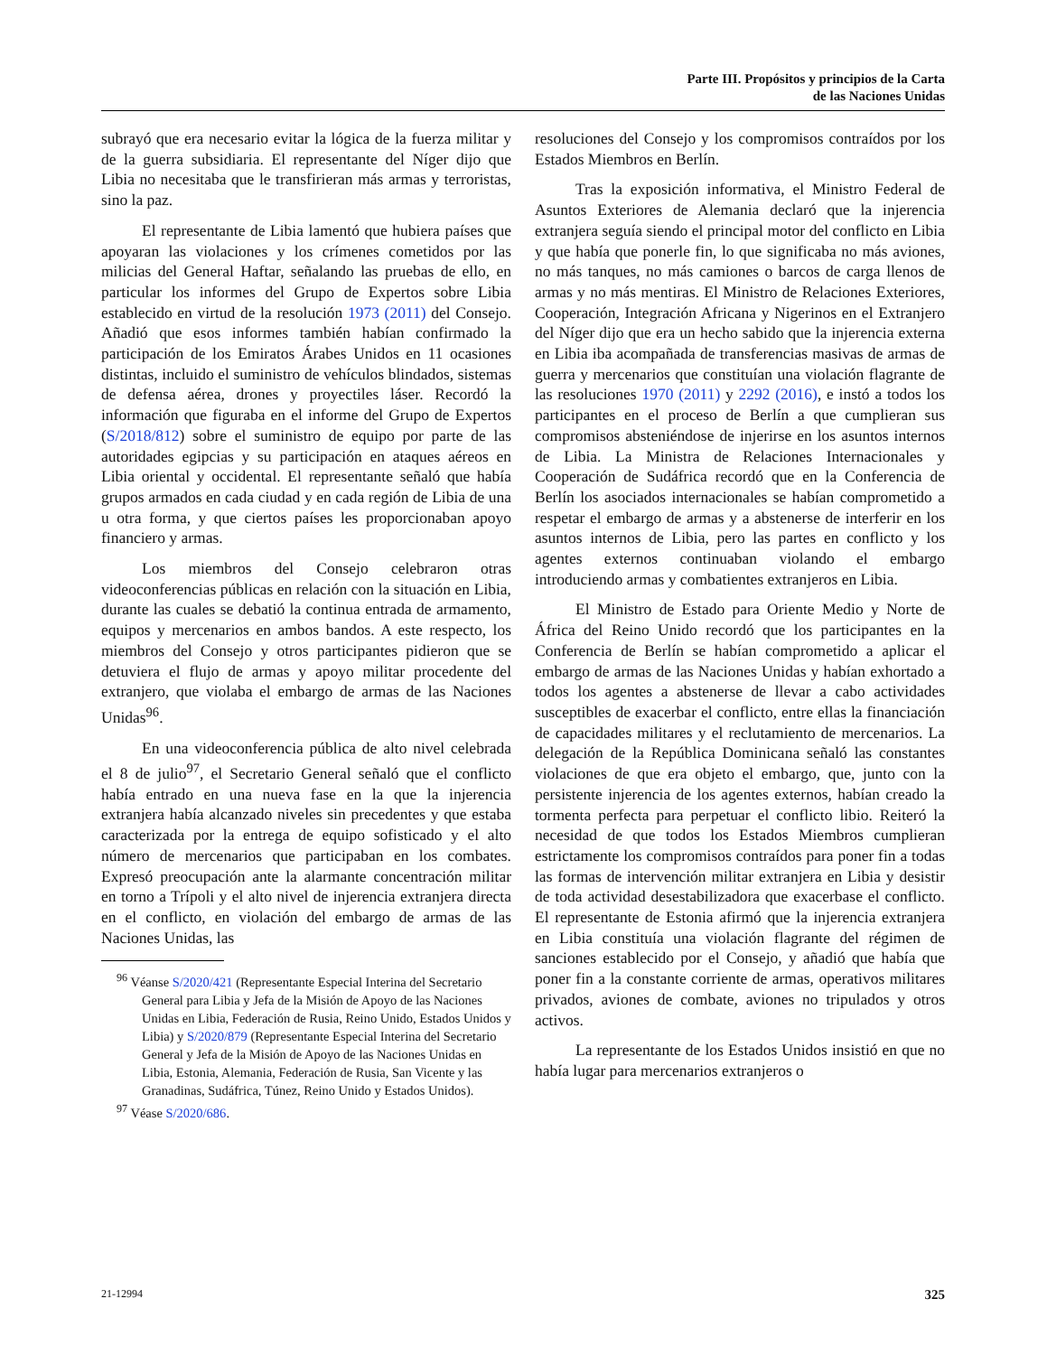Parte III. Propósitos y principios de la Carta
de las Naciones Unidas
subrayó que era necesario evitar la lógica de la fuerza militar y de la guerra subsidiaria. El representante del Níger dijo que Libia no necesitaba que le transfirieran más armas y terroristas, sino la paz.
El representante de Libia lamentó que hubiera países que apoyaran las violaciones y los crímenes cometidos por las milicias del General Haftar, señalando las pruebas de ello, en particular los informes del Grupo de Expertos sobre Libia establecido en virtud de la resolución 1973 (2011) del Consejo. Añadió que esos informes también habían confirmado la participación de los Emiratos Árabes Unidos en 11 ocasiones distintas, incluido el suministro de vehículos blindados, sistemas de defensa aérea, drones y proyectiles láser. Recordó la información que figuraba en el informe del Grupo de Expertos (S/2018/812) sobre el suministro de equipo por parte de las autoridades egipcias y su participación en ataques aéreos en Libia oriental y occidental. El representante señaló que había grupos armados en cada ciudad y en cada región de Libia de una u otra forma, y que ciertos países les proporcionaban apoyo financiero y armas.
Los miembros del Consejo celebraron otras videoconferencias públicas en relación con la situación en Libia, durante las cuales se debatió la continua entrada de armamento, equipos y mercenarios en ambos bandos. A este respecto, los miembros del Consejo y otros participantes pidieron que se detuviera el flujo de armas y apoyo militar procedente del extranjero, que violaba el embargo de armas de las Naciones Unidas<sup>96</sup>.
En una videoconferencia pública de alto nivel celebrada el 8 de julio<sup>97</sup>, el Secretario General señaló que el conflicto había entrado en una nueva fase en la que la injerencia extranjera había alcanzado niveles sin precedentes y que estaba caracterizada por la entrega de equipo sofisticado y el alto número de mercenarios que participaban en los combates. Expresó preocupación ante la alarmante concentración militar en torno a Trípoli y el alto nivel de injerencia extranjera directa en el conflicto, en violación del embargo de armas de las Naciones Unidas, las
<sup>96</sup> Véanse S/2020/421 (Representante Especial Interina del Secretario General para Libia y Jefa de la Misión de Apoyo de las Naciones Unidas en Libia, Federación de Rusia, Reino Unido, Estados Unidos y Libia) y S/2020/879 (Representante Especial Interina del Secretario General y Jefa de la Misión de Apoyo de las Naciones Unidas en Libia, Estonia, Alemania, Federación de Rusia, San Vicente y las Granadinas, Sudáfrica, Túnez, Reino Unido y Estados Unidos).
<sup>97</sup> Véase S/2020/686.
resoluciones del Consejo y los compromisos contraídos por los Estados Miembros en Berlín.
Tras la exposición informativa, el Ministro Federal de Asuntos Exteriores de Alemania declaró que la injerencia extranjera seguía siendo el principal motor del conflicto en Libia y que había que ponerle fin, lo que significaba no más aviones, no más tanques, no más camiones o barcos de carga llenos de armas y no más mentiras. El Ministro de Relaciones Exteriores, Cooperación, Integración Africana y Nigerinos en el Extranjero del Níger dijo que era un hecho sabido que la injerencia externa en Libia iba acompañada de transferencias masivas de armas de guerra y mercenarios que constituían una violación flagrante de las resoluciones 1970 (2011) y 2292 (2016), e instó a todos los participantes en el proceso de Berlín a que cumplieran sus compromisos absteniéndose de injerirse en los asuntos internos de Libia. La Ministra de Relaciones Internacionales y Cooperación de Sudáfrica recordó que en la Conferencia de Berlín los asociados internacionales se habían comprometido a respetar el embargo de armas y a abstenerse de interferir en los asuntos internos de Libia, pero las partes en conflicto y los agentes externos continuaban violando el embargo introduciendo armas y combatientes extranjeros en Libia.
El Ministro de Estado para Oriente Medio y Norte de África del Reino Unido recordó que los participantes en la Conferencia de Berlín se habían comprometido a aplicar el embargo de armas de las Naciones Unidas y habían exhortado a todos los agentes a abstenerse de llevar a cabo actividades susceptibles de exacerbar el conflicto, entre ellas la financiación de capacidades militares y el reclutamiento de mercenarios. La delegación de la República Dominicana señaló las constantes violaciones de que era objeto el embargo, que, junto con la persistente injerencia de los agentes externos, habían creado la tormenta perfecta para perpetuar el conflicto libio. Reiteró la necesidad de que todos los Estados Miembros cumplieran estrictamente los compromisos contraídos para poner fin a todas las formas de intervención militar extranjera en Libia y desistir de toda actividad desestabilizadora que exacerbase el conflicto. El representante de Estonia afirmó que la injerencia extranjera en Libia constituía una violación flagrante del régimen de sanciones establecido por el Consejo, y añadió que había que poner fin a la constante corriente de armas, operativos militares privados, aviones de combate, aviones no tripulados y otros activos.
La representante de los Estados Unidos insistió en que no había lugar para mercenarios extranjeros o
21-12994 325